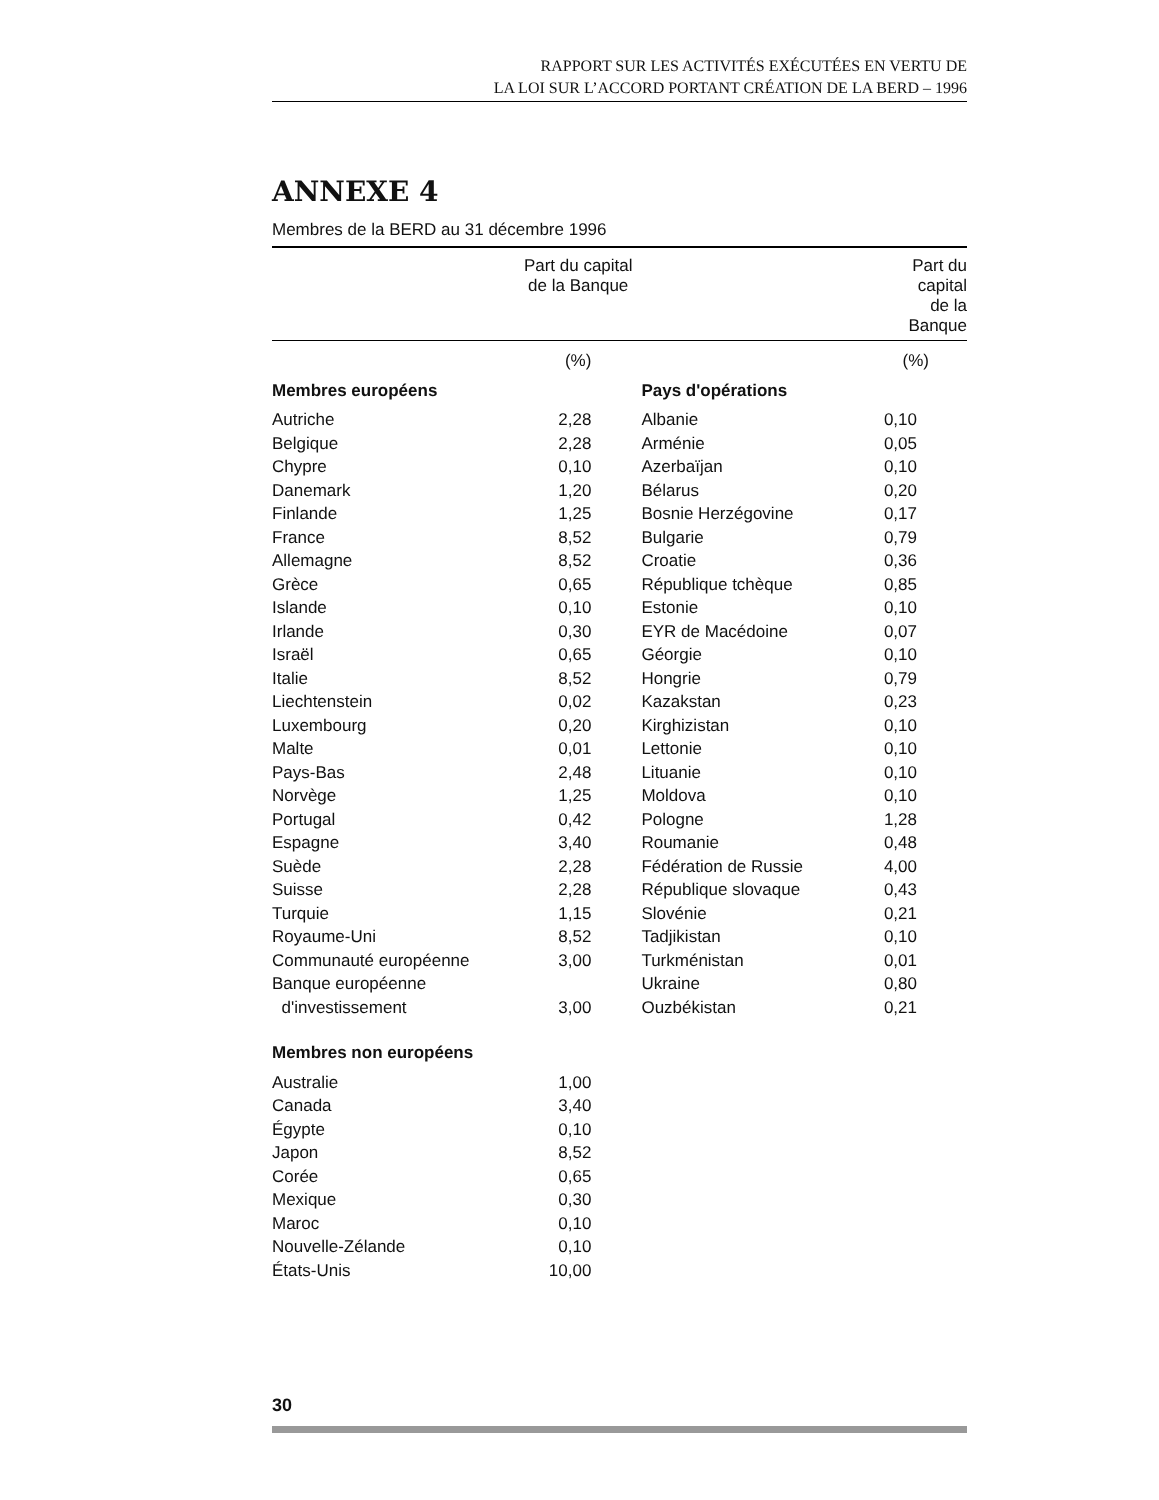RAPPORT SUR LES ACTIVITÉS EXÉCUTÉES EN VERTU DE
LA LOI SUR L’ACCORD PORTANT CRÉATION DE LA BERD – 1996
ANNEXE 4
Membres de la BERD au 31 décembre 1996
| | Part du capital de la Banque | | Part du capital de la Banque |
| --- | --- | --- | --- |
| | (%) | | (%) |
| Membres européens | | Pays d'opérations | |
| Autriche | 2,28 | Albanie | 0,10 |
| Belgique | 2,28 | Arménie | 0,05 |
| Chypre | 0,10 | Azerbaïjan | 0,10 |
| Danemark | 1,20 | Bélarus | 0,20 |
| Finlande | 1,25 | Bosnie Herzégovine | 0,17 |
| France | 8,52 | Bulgarie | 0,79 |
| Allemagne | 8,52 | Croatie | 0,36 |
| Grèce | 0,65 | République tchèque | 0,85 |
| Islande | 0,10 | Estonie | 0,10 |
| Irlande | 0,30 | EYR de Macédoine | 0,07 |
| Israël | 0,65 | Géorgie | 0,10 |
| Italie | 8,52 | Hongrie | 0,79 |
| Liechtenstein | 0,02 | Kazakstan | 0,23 |
| Luxembourg | 0,20 | Kirghizistan | 0,10 |
| Malte | 0,01 | Lettonie | 0,10 |
| Pays-Bas | 2,48 | Lituanie | 0,10 |
| Norvège | 1,25 | Moldova | 0,10 |
| Portugal | 0,42 | Pologne | 1,28 |
| Espagne | 3,40 | Roumanie | 0,48 |
| Suède | 2,28 | Fédération de Russie | 4,00 |
| Suisse | 2,28 | République slovaque | 0,43 |
| Turquie | 1,15 | Slovénie | 0,21 |
| Royaume-Uni | 8,52 | Tadjikistan | 0,10 |
| Communauté européenne | 3,00 | Turkménistan | 0,01 |
| Banque européenne d'investissement | 3,00 | Ukraine Ouzbékistan | 0,80 0,21 |
| Membres non européens | | | |
| Australie | 1,00 | | |
| Canada | 3,40 | | |
| Égypte | 0,10 | | |
| Japon | 8,52 | | |
| Corée | 0,65 | | |
| Mexique | 0,30 | | |
| Maroc | 0,10 | | |
| Nouvelle-Zélande | 0,10 | | |
| États-Unis | 10,00 | | |
30